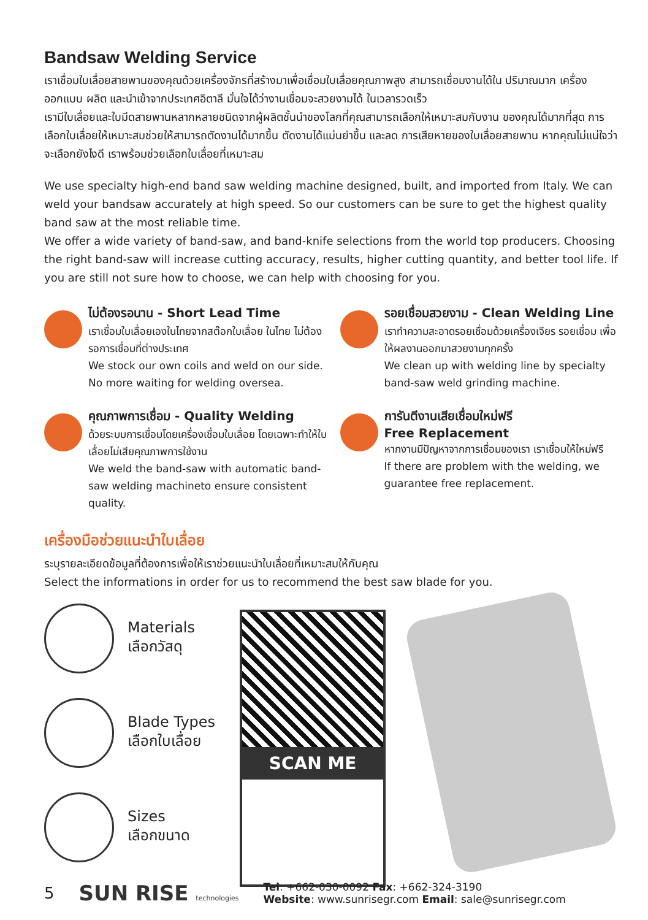Bandsaw Welding Service
เราเชื่อมใบเลื่อยสายพานของคุณด้วยเครื่องจักรที่สร้างมาเพื่อเชื่อมใบเลื่อยคุณภาพสูง สามารถเชื่อมงานได้ใน ปริมาณมาก เครื่องออกแบบ ผลิต และนำเข้าจากประเทศอิตาลี มั่นใจได้ว่างานเชื่อมจะสวยงามได้ ในเวลารวดเร็ว
เรามีใบเลื่อยและใบมีดสายพานหลากหลายชนิดจากผู้ผลิตชั้นนำของโลกที่คุณสามารถเลือกให้เหมาะสมกับงาน ของคุณได้มากที่สุด การเลือกใบเลื่อยให้เหมาะสมช่วยให้สามารถตัดงานได้มากขึ้น ตัดงานได้แม่นยำขึ้น และลด การเสียหายของใบเลื่อยสายพาน หากคุณไม่แน่ใจว่าจะเลือกยังไงดี เราพร้อมช่วยเลือกใบเลื่อยที่เหมาะสม
We use specialty high-end band saw welding machine designed, built, and imported from Italy. We can weld your bandsaw accurately at high speed. So our customers can be sure to get the highest quality band saw at the most reliable time.
We offer a wide variety of band-saw, and band-knife selections from the world top producers. Choosing the right band-saw will increase cutting accuracy, results, higher cutting quantity, and better tool life. If you are still not sure how to choose, we can help with choosing for you.
ไม่ต้องรอนาน - Short Lead Time
เราเชื่อมใบเลื่อยเองในไทยจากสต๊อกใบเลื่อย ในไทย ไม่ต้องรอการเชื่อมที่ต่างประเทศ
We stock our own coils and weld on our side. No more waiting for welding oversea.
รอยเชื่อมสวยงาม - Clean Welding Line
เราทำความสะอาดรอยเชื่อมด้วยเครื่องเจียร รอยเชื่อม เพื่อให้ผลงานออกมาสวยงามทุกครั้ง
We clean up with welding line by specialty band-saw weld grinding machine.
คุณภาพการเชื่อม - Quality Welding
ด้วยระบบการเชื่อมโดยเครื่องเชื่อมใบเลื่อย โดยเฉพาะทำให้ใบเลื่อยไม่เสียคุณภาพการใช้งาน
We weld the band-saw with automatic band-saw welding machineto ensure consistent quality.
การันตีงานเสียเชื่อมใหม่ฟรี
Free Replacement
หากงานมีปัญหาจากการเชื่อมของเรา เราเชื่อมให้ใหม่ฟรี
If there are problem with the welding, we guarantee free replacement.
เครื่องมือช่วยแนะนำใบเลื่อย
ระบุรายละเอียดข้อมูลที่ต้องการเพื่อให้เราช่วยแนะนำใบเลื่อยที่เหมาะสมให้กับคุณ
Select the informations in order for us to recommend the best saw blade for you.
Materials
เลือกวัสดุ
Blade Types
เลือกใบเลื่อย
Sizes
เลือกขนาด
SCAN ME
5 SUN RISE technologies Tel: +662-030-0092 Fax: +662-324-3190
Website: www.sunrisegr.com Email: sale@sunrisegr.com